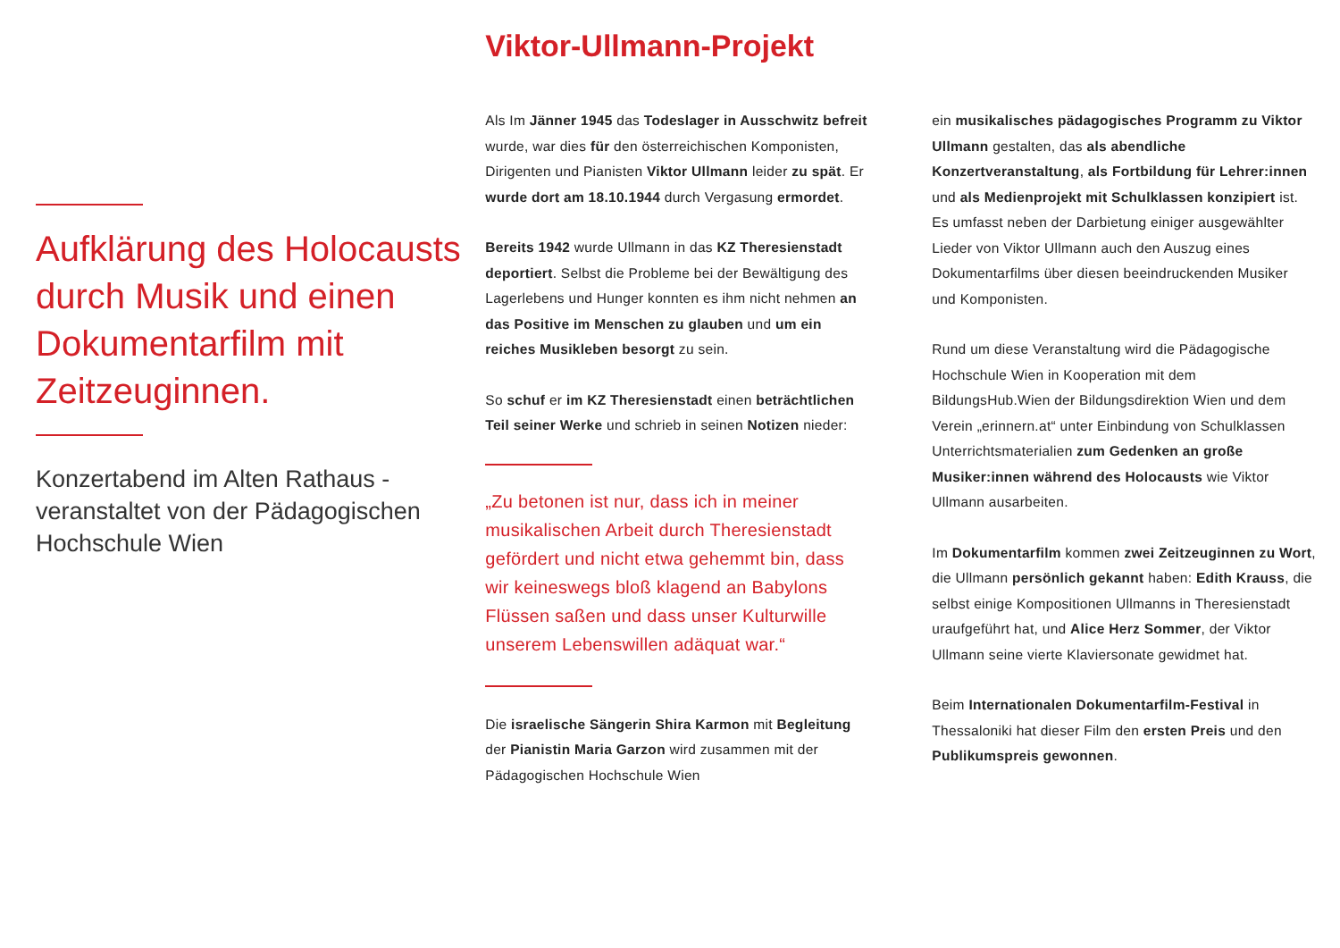Aufklärung des Holocausts durch Musik und einen Dokumentarfilm mit Zeitzeuginnen.
Konzertabend im Alten Rathaus - veranstaltet von der Pädagogischen Hochschule Wien
Viktor-Ullmann-Projekt
Als Im Jänner 1945 das Todeslager in Ausschwitz befreit wurde, war dies für den österreichischen Komponisten, Dirigenten und Pianisten Viktor Ullmann leider zu spät. Er wurde dort am 18.10.1944 durch Vergasung ermordet.
Bereits 1942 wurde Ullmann in das KZ Theresienstadt deportiert. Selbst die Probleme bei der Bewältigung des Lagerlebens und Hunger konnten es ihm nicht nehmen an das Positive im Menschen zu glauben und um ein reiches Musikleben besorgt zu sein.
So schuf er im KZ Theresienstadt einen beträchtlichen Teil seiner Werke und schrieb in seinen Notizen nieder:
„Zu betonen ist nur, dass ich in meiner musikalischen Arbeit durch Theresienstadt gefördert und nicht etwa gehemmt bin, dass wir keineswegs bloß klagend an Babylons Flüssen saßen und dass unser Kulturwille unserem Lebenswillen adäquat war.“
Die israelische Sängerin Shira Karmon mit Begleitung der Pianistin Maria Garzon wird zusammen mit der Pädagogischen Hochschule Wien
ein musikalisches pädagogisches Programm zu Viktor Ullmann gestalten, das als abendliche Konzertveranstaltung, als Fortbildung für Lehrer:innen und als Medienprojekt mit Schulklassen konzipiert ist.
Es umfasst neben der Darbietung einiger ausgewählter Lieder von Viktor Ullmann auch den Auszug eines Dokumentarfilms über diesen beeindruckenden Musiker und Komponisten.
Rund um diese Veranstaltung wird die Pädagogische Hochschule Wien in Kooperation mit dem BildungsHub.Wien der Bildungsdirektion Wien und dem Verein „erinnern.at“ unter Einbindung von Schulklassen Unterrichtsmaterialien zum Gedenken an große Musiker:innen während des Holocausts wie Viktor Ullmann ausarbeiten.
Im Dokumentarfilm kommen zwei Zeitzeuginnen zu Wort, die Ullmann persönlich gekannt haben: Edith Krauss, die selbst einige Kompositionen Ullmanns in Theresienstadt uraufgeführt hat, und Alice Herz Sommer, der Viktor Ullmann seine vierte Klaviersonate gewidmet hat.
Beim Internationalen Dokumentarfilm-Festival in Thessaloniki hat dieser Film den ersten Preis und den Publikumspreis gewonnen.